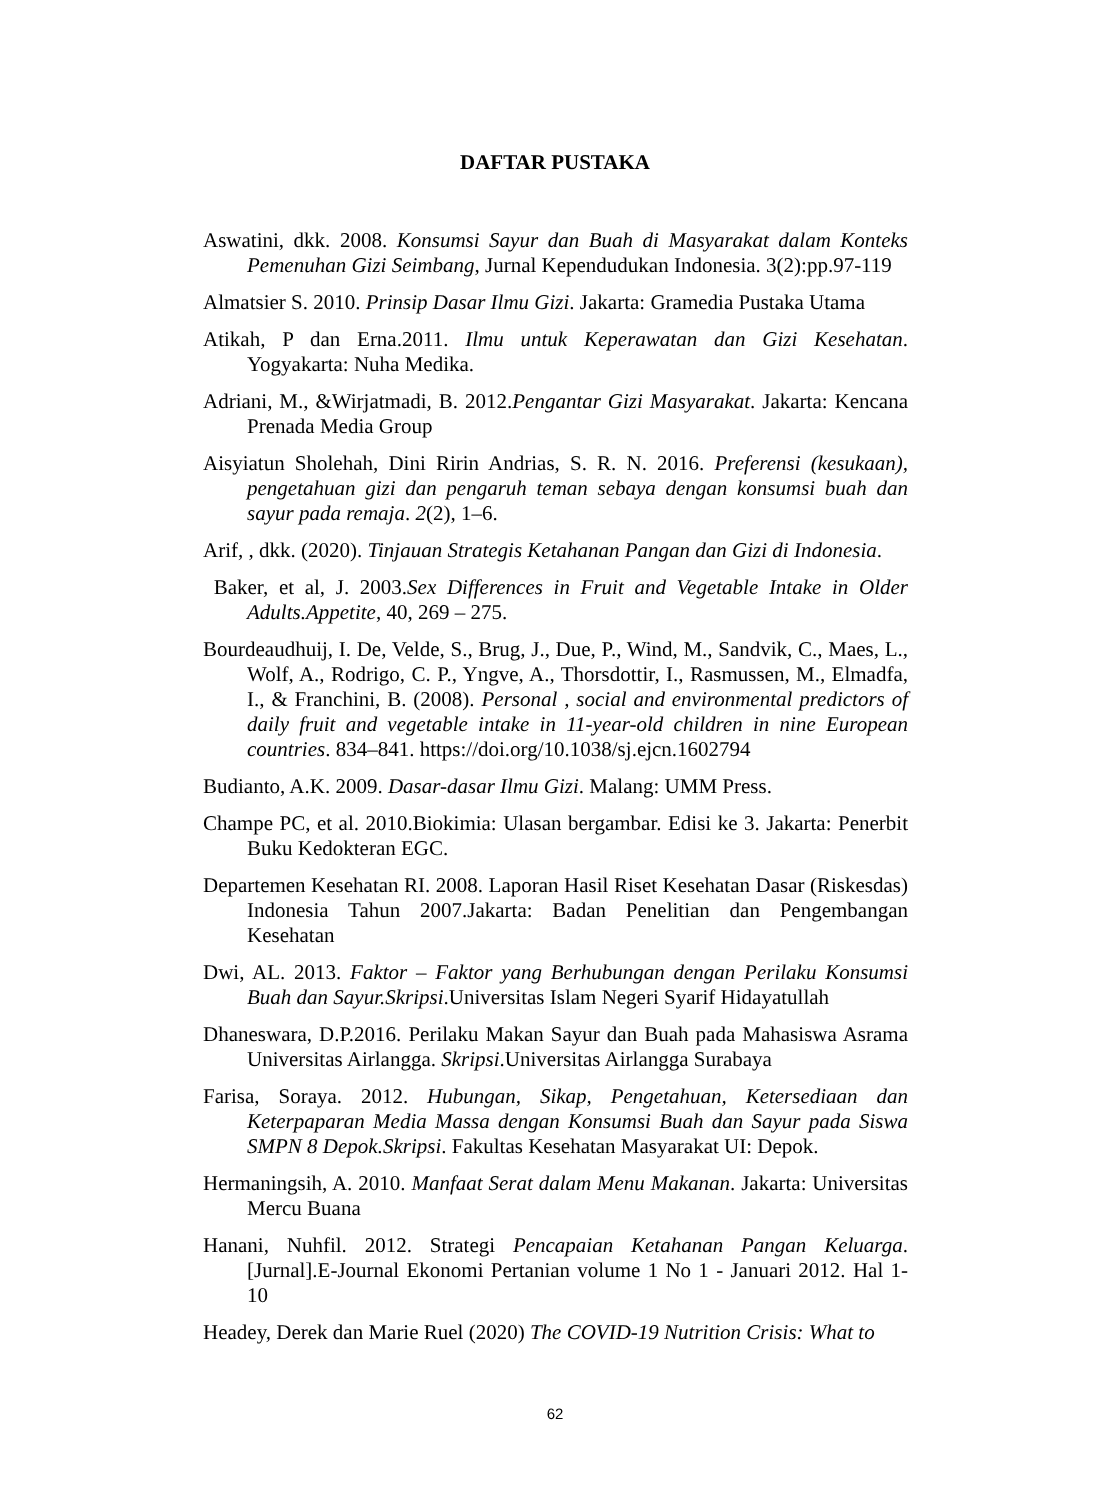DAFTAR PUSTAKA
Aswatini, dkk. 2008. Konsumsi Sayur dan Buah di Masyarakat dalam Konteks Pemenuhan Gizi Seimbang, Jurnal Kependudukan Indonesia. 3(2):pp.97-119
Almatsier S. 2010. Prinsip Dasar Ilmu Gizi. Jakarta: Gramedia Pustaka Utama
Atikah, P dan Erna.2011. Ilmu untuk Keperawatan dan Gizi Kesehatan. Yogyakarta: Nuha Medika.
Adriani, M., &Wirjatmadi, B. 2012.Pengantar Gizi Masyarakat. Jakarta: Kencana Prenada Media Group
Aisyiatun Sholehah, Dini Ririn Andrias, S. R. N. 2016. Preferensi (kesukaan), pengetahuan gizi dan pengaruh teman sebaya dengan konsumsi buah dan sayur pada remaja. 2(2), 1–6.
Arif, , dkk. (2020). Tinjauan Strategis Ketahanan Pangan dan Gizi di Indonesia.
Baker, et al, J. 2003.Sex Differences in Fruit and Vegetable Intake in Older Adults.Appetite, 40, 269 – 275.
Bourdeaudhuij, I. De, Velde, S., Brug, J., Due, P., Wind, M., Sandvik, C., Maes, L., Wolf, A., Rodrigo, C. P., Yngve, A., Thorsdottir, I., Rasmussen, M., Elmadfa, I., & Franchini, B. (2008). Personal , social and environmental predictors of daily fruit and vegetable intake in 11-year-old children in nine European countries. 834–841. https://doi.org/10.1038/sj.ejcn.1602794
Budianto, A.K. 2009. Dasar-dasar Ilmu Gizi. Malang: UMM Press.
Champe PC, et al. 2010.Biokimia: Ulasan bergambar. Edisi ke 3. Jakarta: Penerbit Buku Kedokteran EGC.
Departemen Kesehatan RI. 2008. Laporan Hasil Riset Kesehatan Dasar (Riskesdas) Indonesia Tahun 2007.Jakarta: Badan Penelitian dan Pengembangan Kesehatan
Dwi, AL. 2013. Faktor – Faktor yang Berhubungan dengan Perilaku Konsumsi Buah dan Sayur.Skripsi.Universitas Islam Negeri Syarif Hidayatullah
Dhaneswara, D.P.2016. Perilaku Makan Sayur dan Buah pada Mahasiswa Asrama Universitas Airlangga. Skripsi.Universitas Airlangga Surabaya
Farisa, Soraya. 2012. Hubungan, Sikap, Pengetahuan, Ketersediaan dan Keterpaparan Media Massa dengan Konsumsi Buah dan Sayur pada Siswa SMPN 8 Depok.Skripsi. Fakultas Kesehatan Masyarakat UI: Depok.
Hermaningsih, A. 2010. Manfaat Serat dalam Menu Makanan. Jakarta: Universitas Mercu Buana
Hanani, Nuhfil. 2012. Strategi Pencapaian Ketahanan Pangan Keluarga.[Jurnal].E-Journal Ekonomi Pertanian volume 1 No 1 - Januari 2012. Hal 1- 10
Headey, Derek dan Marie Ruel (2020) The COVID-19 Nutrition Crisis: What to
62